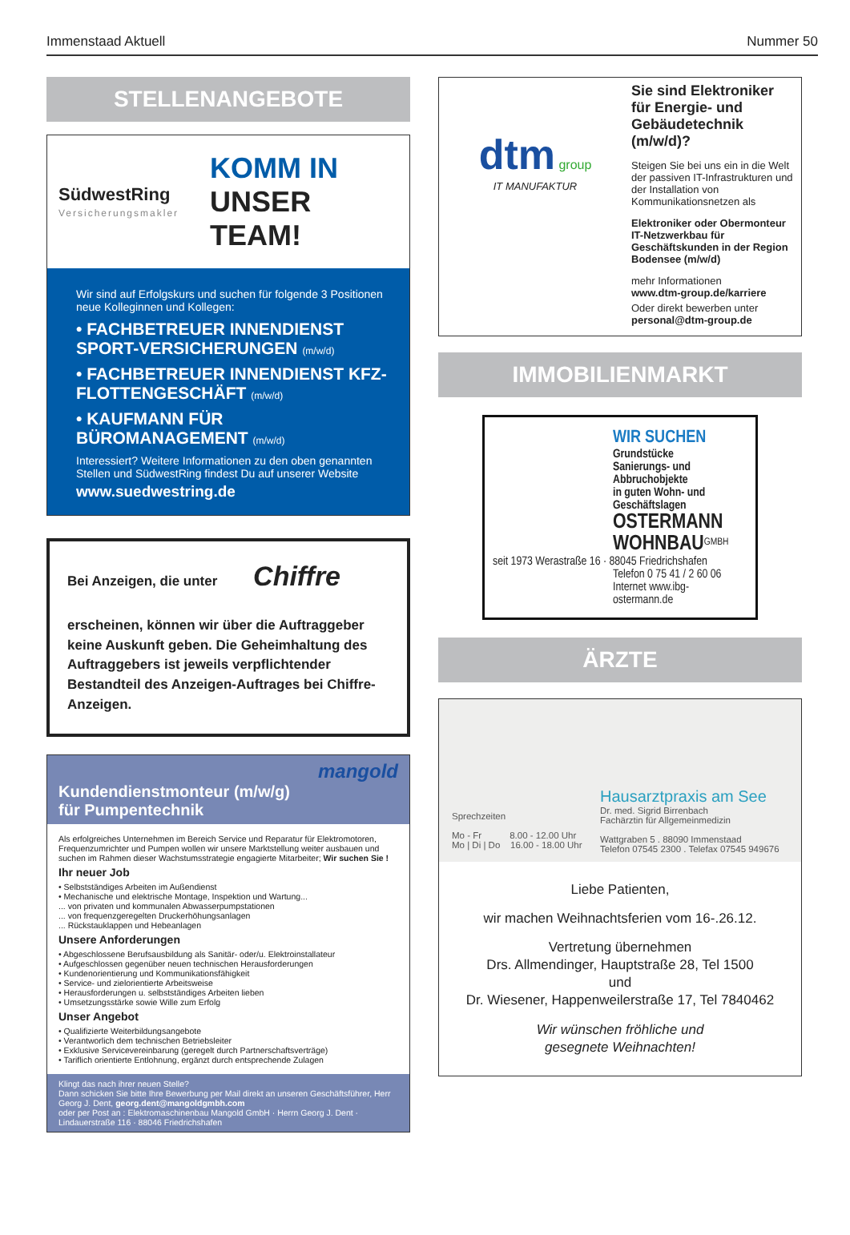Immenstaad Aktuell Nummer 50
STELLENANGEBOTE
SüdwestRing
Versicherungsmakler
KOMM IN
UNSER TEAM!
Wir sind auf Erfolgskurs und suchen für folgende 3 Positionen neue Kolleginnen und Kollegen:
• FACHBETREUER INNENDIENST SPORT-VERSICHERUNGEN (m/w/d)
• FACHBETREUER INNENDIENST KFZ-FLOTTENGESCHÄFT (m/w/d)
• KAUFMANN FÜR BÜROMANAGEMENT (m/w/d)
Interessiert? Weitere Informationen zu den oben genannten Stellen und SüdwestRing findest Du auf unserer Website
www.suedwestring.de
Bei Anzeigen, die unter Chiffre
erscheinen, können wir über die Auftraggeber keine Auskunft geben. Die Geheimhaltung des Auftraggebers ist jeweils verpflichtender Bestandteil des Anzeigen-Auftrages bei Chiffre-Anzeigen.
mangold
Kundendienstmonteur (m/w/g)
für Pumpentechnik
Als erfolgreiches Unternehmen im Bereich Service und Reparatur für Elektromotoren, Frequenzumrichter und Pumpen wollen wir unsere Marktstellung weiter ausbauen und suchen im Rahmen dieser Wachstumsstrategie engagierte Mitarbeiter; Wir suchen Sie !
Ihr neuer Job
• Selbstständiges Arbeiten im Außendienst
• Mechanische und elektrische Montage, Inspektion und Wartung...
... von privaten und kommunalen Abwasserpumpstationen
... von frequenzgeregelten Druckerhöhungsanlagen
... Rückstauklappen und Hebeanlagen
Unsere Anforderungen
• Abgeschlossene Berufsausbildung als Sanitär- oder/u. Elektroinstallateur
• Aufgeschlossen gegenüber neuen technischen Herausforderungen
• Kundenorientierung und Kommunikationsfähigkeit
• Service- und zielorientierte Arbeitsweise
• Herausforderungen u. selbstständiges Arbeiten lieben
• Umsetzungsstärke sowie Wille zum Erfolg
Unser Angebot
• Qualifizierte Weiterbildungsangebote
• Verantworlich dem technischen Betriebsleiter
• Exklusive Servicevereinbarung (geregelt durch Partnerschaftsverträge)
• Tariflich orientierte Entlohnung, ergänzt durch entsprechende Zulagen
Klingt das nach ihrer neuen Stelle?
Dann schicken Sie bitte Ihre Bewerbung per Mail direkt an unseren Geschäftsführer, Herr Georg J. Dent, georg.dent@mangoldgmbh.com
oder per Post an : Elektromaschinenbau Mangold GmbH · Herrn Georg J. Dent · Lindauerstraße 116 · 88046 Friedrichshafen
dtm group
IT MANUFAKTUR
Sie sind Elektroniker für Energie- und Gebäudetechnik (m/w/d)?
Steigen Sie bei uns ein in die Welt der passiven IT-Infrastrukturen und der Installation von Kommunikationsnetzen als
Elektroniker oder Obermonteur IT-Netzwerkbau für Geschäftskunden in der Region Bodensee (m/w/d)
mehr Informationen
www.dtm-group.de/karriere
Oder direkt bewerben unter
personal@dtm-group.de
IMMOBILIENMARKT
WIR SUCHEN
Grundstücke
Sanierungs- und Abbruchobjekte
in guten Wohn- und Geschäftslagen
OSTERMANN WOHNBAU<sup>GMBH</sup>
seit 1973 Werastraße 16 · 88045 Friedrichshafen
Telefon 0 75 41 / 2 60 06
Internet www.ibg-ostermann.de
ÄRZTE
Sprechzeiten
Mo - Fr 8.00 - 12.00 Uhr
Mo | Di | Do 16.00 - 18.00 Uhr
Hausarztpraxis am See
Dr. med. Sigrid Birrenbach
Fachärztin für Allgemeinmedizin
Wattgraben 5 . 88090 Immenstaad
Telefon 07545 2300 . Telefax 07545 949676
Liebe Patienten,
wir machen Weihnachtsferien vom 16-.26.12.
Vertretung übernehmen
Drs. Allmendinger, Hauptstraße 28, Tel 1500
und
Dr. Wiesener, Happenweilerstraße 17, Tel 7840462
Wir wünschen fröhliche und
gesegnete Weihnachten!